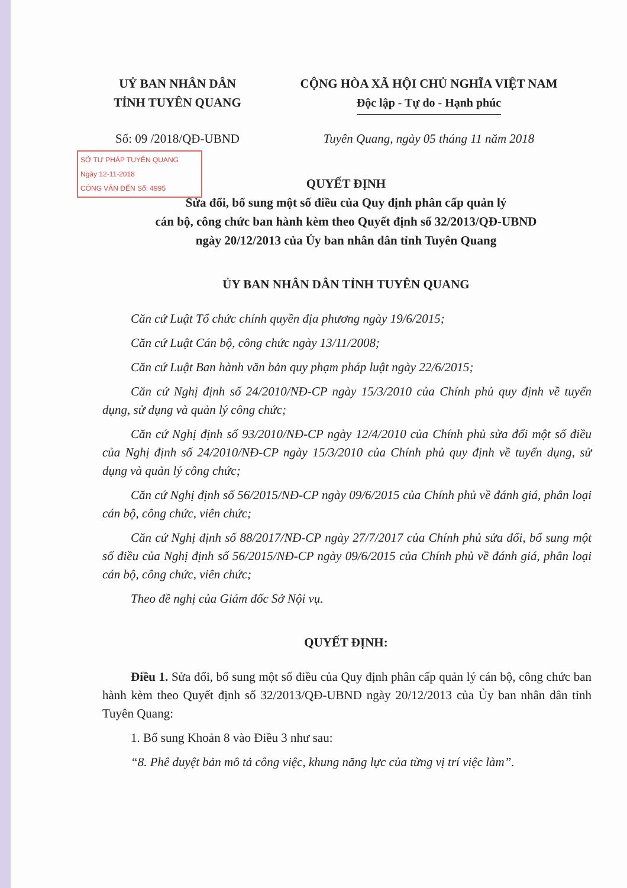UỶ BAN NHÂN DÂN
TỈNH TUYÊN QUANG
CỘNG HÒA XÃ HỘI CHỦ NGHĨA VIỆT NAM
Độc lập - Tự do - Hạnh phúc
Số: 09 /2018/QĐ-UBND Tuyên Quang, ngày 05 tháng 11 năm 2018
SỞ TƯ PHÁP TUYÊN QUANG
Ngày 12-11-2018
CÔNG VĂN ĐẾN Số: 4995
QUYẾT ĐỊNH
Sửa đổi, bổ sung một số điều của Quy định phân cấp quản lý
cán bộ, công chức ban hành kèm theo Quyết định số 32/2013/QĐ-UBND
ngày 20/12/2013 của Ủy ban nhân dân tỉnh Tuyên Quang
ỦY BAN NHÂN DÂN TỈNH TUYÊN QUANG
Căn cứ Luật Tổ chức chính quyền địa phương ngày 19/6/2015;
Căn cứ Luật Cán bộ, công chức ngày 13/11/2008;
Căn cứ Luật Ban hành văn bản quy phạm pháp luật ngày 22/6/2015;
Căn cứ Nghị định số 24/2010/NĐ-CP ngày 15/3/2010 của Chính phủ quy định về tuyển dụng, sử dụng và quản lý công chức;
Căn cứ Nghị định số 93/2010/NĐ-CP ngày 12/4/2010 của Chính phủ sửa đổi một số điều của Nghị định số 24/2010/NĐ-CP ngày 15/3/2010 của Chính phủ quy định về tuyển dụng, sử dụng và quản lý công chức;
Căn cứ Nghị định số 56/2015/NĐ-CP ngày 09/6/2015 của Chính phủ về đánh giá, phân loại cán bộ, công chức, viên chức;
Căn cứ Nghị định số 88/2017/NĐ-CP ngày 27/7/2017 của Chính phủ sửa đổi, bổ sung một số điều của Nghị định số 56/2015/NĐ-CP ngày 09/6/2015 của Chính phủ về đánh giá, phân loại cán bộ, công chức, viên chức;
Theo đề nghị của Giám đốc Sở Nội vụ.
QUYẾT ĐỊNH:
Điều 1. Sửa đổi, bổ sung một số điều của Quy định phân cấp quản lý cán bộ, công chức ban hành kèm theo Quyết định số 32/2013/QĐ-UBND ngày 20/12/2013 của Ủy ban nhân dân tỉnh Tuyên Quang:
1. Bổ sung Khoản 8 vào Điều 3 như sau:
“8. Phê duyệt bản mô tả công việc, khung năng lực của từng vị trí việc làm”.